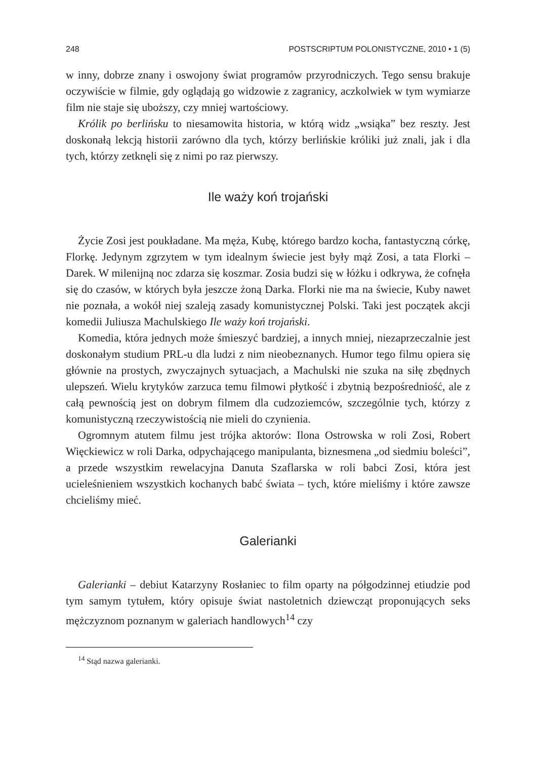248 POSTSCRIPTUM POLONISTYCZNE, 2010 • 1 (5)
w inny, dobrze znany i oswojony świat programów przyrodniczych. Tego sensu brakuje oczywiście w filmie, gdy oglądają go widzowie z zagranicy, aczkolwiek w tym wymiarze film nie staje się uboższy, czy mniej wartościowy.
Królik po berlińsku to niesamowita historia, w którą widz „wsiąka” bez reszty. Jest doskonałą lekcją historii zarówno dla tych, którzy berlińskie króliki już znali, jak i dla tych, którzy zetknęli się z nimi po raz pierwszy.
Ile waży koń trojański
Życie Zosi jest poukładane. Ma męża, Kubę, którego bardzo kocha, fantastyczną córkę, Florkę. Jedynym zgrzytem w tym idealnym świecie jest były mąż Zosi, a tata Florki – Darek. W milenijną noc zdarza się koszmar. Zosia budzi się w łóżku i odkrywa, że cofnęła się do czasów, w których była jeszcze żoną Darka. Florki nie ma na świecie, Kuby nawet nie poznała, a wokół niej szaleją zasady komunistycznej Polski. Taki jest początek akcji komedii Juliusza Machulskiego Ile waży koń trojański.
Komedia, która jednych może śmieszyć bardziej, a innych mniej, niezaprzeczalnie jest doskonałym studium PRL-u dla ludzi z nim nieobeznanych. Humor tego filmu opiera się głównie na prostych, zwyczajnych sytuacjach, a Machulski nie szuka na siłę zbędnych ulepszeń. Wielu krytyków zarzuca temu filmowi płytkość i zbytnią bezpośredniość, ale z całą pewnością jest on dobrym filmem dla cudzoziemców, szczególnie tych, którzy z komunistyczną rzeczywistością nie mieli do czynienia.
Ogromnym atutem filmu jest trójka aktorów: Ilona Ostrowska w roli Zosi, Robert Więckiewicz w roli Darka, odpychającego manipulanta, biznesmena „od siedmiu boleści”, a przede wszystkim rewelacyjna Danuta Szaflarska w roli babci Zosi, która jest ucieleśnieniem wszystkich kochanych babć świata – tych, które mieliśmy i które zawsze chcieliśmy mieć.
Galerianki
Galerianki – debiut Katarzyny Rosłaniec to film oparty na półgodzinnej etiudzie pod tym samym tytułem, który opisuje świat nastoletnich dziewcząt proponujących seks mężczyznom poznanym w galeriach handlowych<sup>14</sup> czy
<sup>14</sup> Stąd nazwa galerianki.